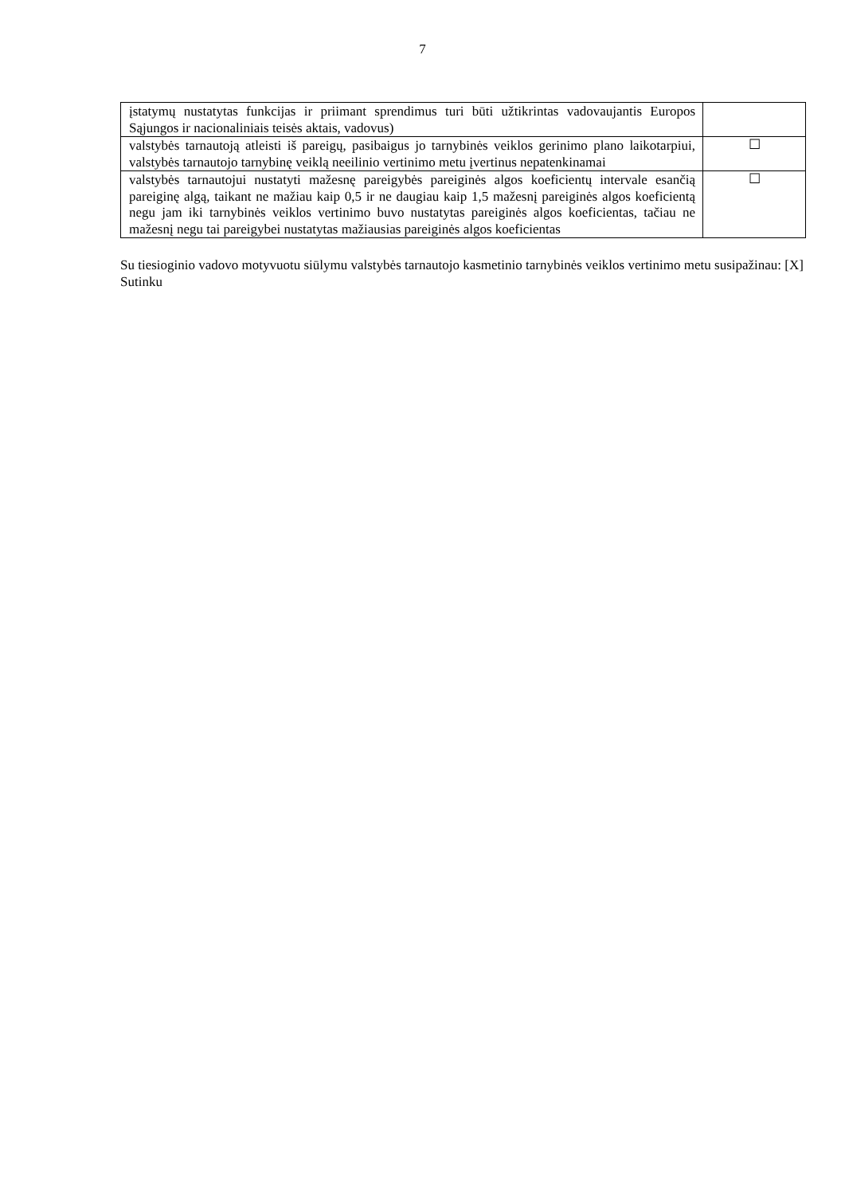7
| įstatymų nustatytas funkcijas ir priimant sprendimus turi būti užtikrintas vadovaujantis Europos Sąjungos ir nacionaliniais teisės aktais, vadovus) | |
| valstybės tarnautoją atleisti iš pareigų, pasibaigus jo tarnybinės veiklos gerinimo plano laikotarpiui, valstybės tarnautojo tarnybinę veiklą neeilinio vertinimo metu įvertinus nepatenkinamai | ☐ |
| valstybės tarnautojui nustatyti mažesnę pareigybės pareiginės algos koeficientų intervale esančią pareiginę algą, taikant ne mažiau kaip 0,5 ir ne daugiau kaip 1,5 mažesnį pareiginės algos koeficientą negu jam iki tarnybinės veiklos vertinimo buvo nustatytas pareiginės algos koeficientas, tačiau ne mažesnį negu tai pareigybei nustatytas mažiausias pareiginės algos koeficientas | ☐ |
Su tiesioginio vadovo motyvuotu siūlymu valstybės tarnautojo kasmetinio tarnybinės veiklos vertinimo metu susipažinau: [X]
Sutinku